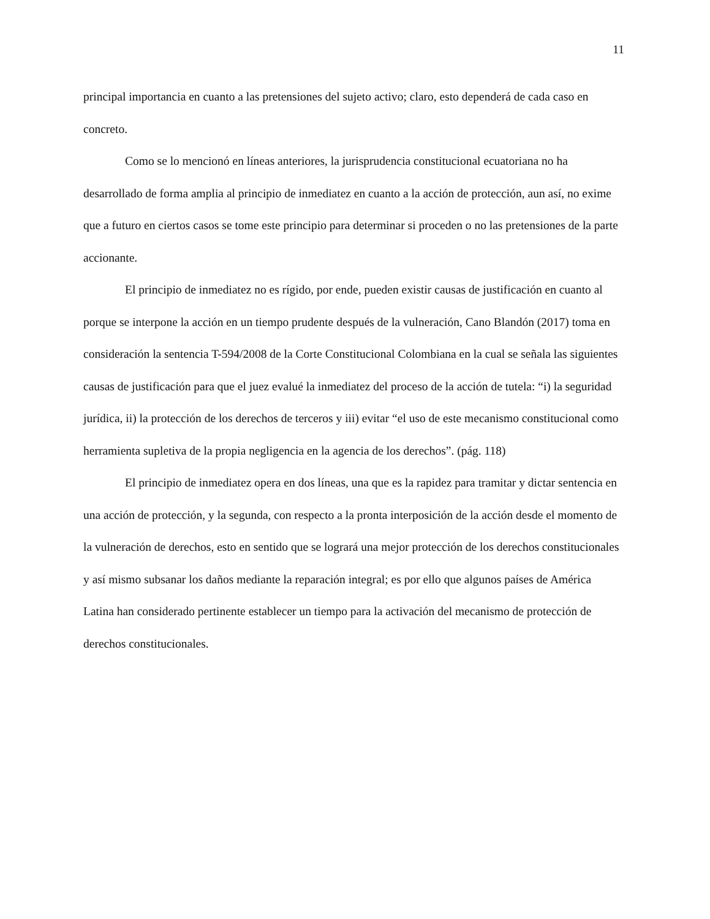11
principal importancia en cuanto a las pretensiones del sujeto activo; claro, esto dependerá de cada caso en concreto.
Como se lo mencionó en líneas anteriores, la jurisprudencia constitucional ecuatoriana no ha desarrollado de forma amplia al principio de inmediatez en cuanto a la acción de protección, aun así, no exime que a futuro en ciertos casos se tome este principio para determinar si proceden o no las pretensiones de la parte accionante.
El principio de inmediatez no es rígido, por ende, pueden existir causas de justificación en cuanto al porque se interpone la acción en un tiempo prudente después de la vulneración, Cano Blandón (2017) toma en consideración la sentencia T-594/2008 de la Corte Constitucional Colombiana en la cual se señala las siguientes causas de justificación para que el juez evalué la inmediatez del proceso de la acción de tutela: “i) la seguridad jurídica, ii) la protección de los derechos de terceros y iii) evitar “el uso de este mecanismo constitucional como herramienta supletiva de la propia negligencia en la agencia de los derechos”. (pág. 118)
El principio de inmediatez opera en dos líneas, una que es la rapidez para tramitar y dictar sentencia en una acción de protección, y la segunda, con respecto a la pronta interposición de la acción desde el momento de la vulneración de derechos, esto en sentido que se logrará una mejor protección de los derechos constitucionales y así mismo subsanar los daños mediante la reparación integral; es por ello que algunos países de América Latina han considerado pertinente establecer un tiempo para la activación del mecanismo de protección de derechos constitucionales.